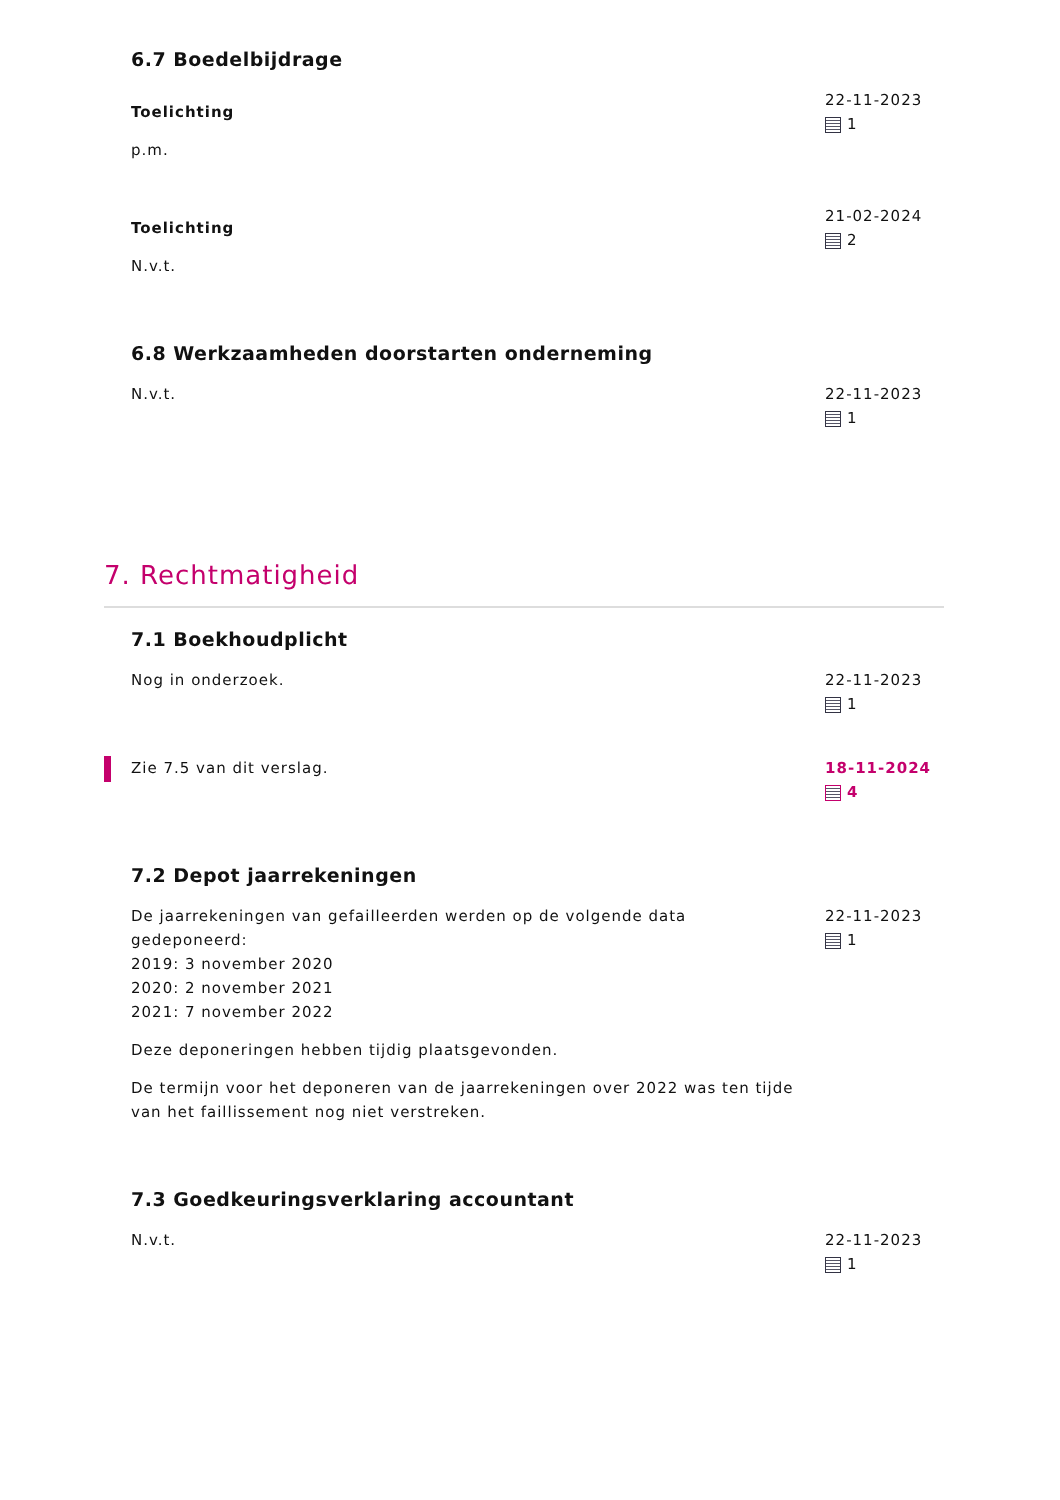6.7 Boedelbijdrage
Toelichting
p.m.
22-11-2023
1
Toelichting
N.v.t.
21-02-2024
2
6.8 Werkzaamheden doorstarten onderneming
N.v.t. 22-11-2023
1
7. Rechtmatigheid
7.1 Boekhoudplicht
Nog in onderzoek. 22-11-2023
1
Zie 7.5 van dit verslag. 18-11-2024
4
7.2 Depot jaarrekeningen
De jaarrekeningen van gefailleerden werden op de volgende data gedeponeerd:
2019: 3 november 2020
2020: 2 november 2021
2021: 7 november 2022
Deze deponeringen hebben tijdig plaatsgevonden.
De termijn voor het deponeren van de jaarrekeningen over 2022 was ten tijde van het faillissement nog niet verstreken.
22-11-2023
1
7.3 Goedkeuringsverklaring accountant
N.v.t. 22-11-2023
1